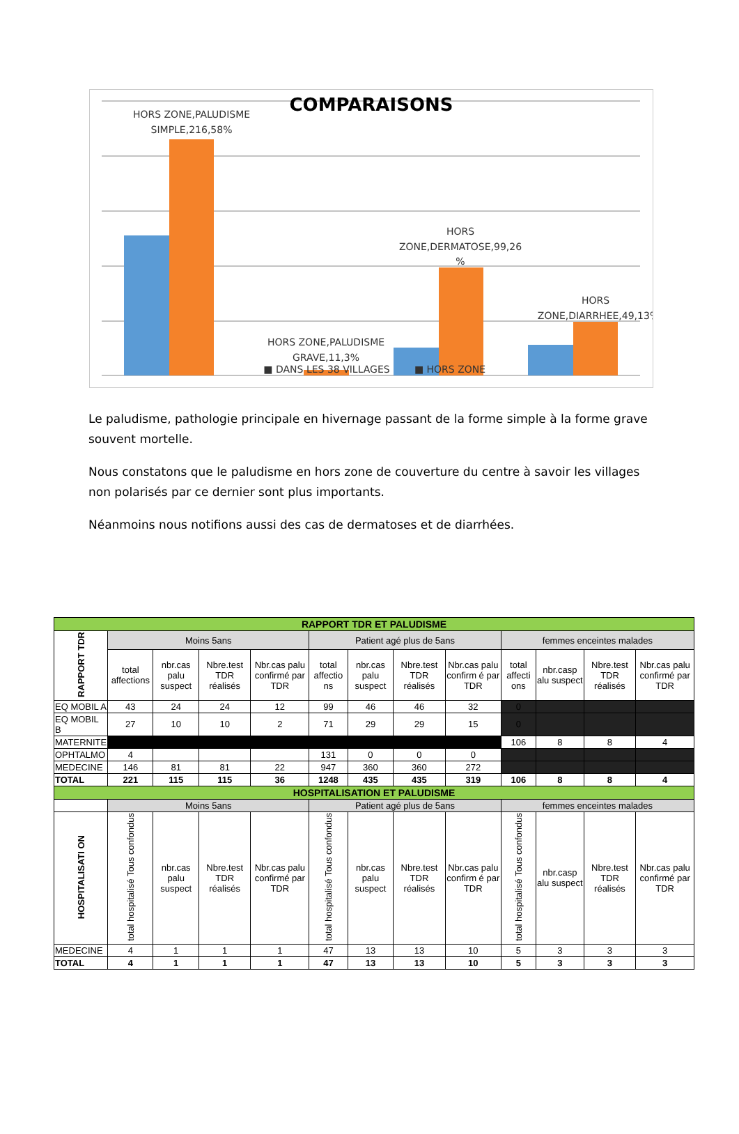COMPARAISONS
HORS ZONE,PALUDISME
SIMPLE,216,58%
HORS
ZONE,DERMATOSE,99,26
%
HORS
ZONE,DIARRHEE,49,13%
HORS ZONE,PALUDISME
GRAVE,11,3%
■ DANS LES 38 VILLAGES
■ HORS ZONE
Le paludisme, pathologie principale en hivernage passant de la forme simple à la forme grave souvent mortelle.
Nous constatons que le paludisme en hors zone de couverture du centre à savoir les villages non polarisés par ce dernier sont plus importants.
Néanmoins nous notifions aussi des cas de dermatoses et de diarrhées.
| RAPPORT TDR ET PALUDISME | | | | | | | | | | | | |
| RAPPORT TDR | Moins 5ans | | | | Patient agé plus de 5ans | | | | femmes enceintes malades | | | |
| | total affections | nbr.cas palu suspect | Nbre.test TDR réalisés | Nbr.cas palu confirmé par TDR | total affectio ns | nbr.cas palu suspect | Nbre.test TDR réalisés | Nbr.cas palu confirm é par TDR | total affecti ons | nbr.casp alu suspect | Nbre.test TDR réalisés | Nbr.cas palu confirmé par TDR |
| EQ MOBIL A | 43 | 24 | 24 | 12 | 99 | 46 | 46 | 32 | 0 | | | |
| EQ MOBIL B | 27 | 10 | 10 | 2 | 71 | 29 | 29 | 15 | 0 | | | |
| MATERNITE | | | | | | | | | 106 | 8 | 8 | 4 |
| OPHTALMO | 4 | | | | 131 | 0 | 0 | 0 | | | | |
| MEDECINE | 146 | 81 | 81 | 22 | 947 | 360 | 360 | 272 | | | | |
| TOTAL | 221 | 115 | 115 | 36 | 1248 | 435 | 435 | 319 | 106 | 8 | 8 | 4 |
| HOSPITALISATION ET PALUDISME | | | | | | | | | | | | |
| | Moins 5ans | | | | Patient agé plus de 5ans | | | | femmes enceintes malades | | | |
| HOSPITALISATI ON | total hospitalisé Tous confondus | nbr.cas palu suspect | Nbre.test TDR réalisés | Nbr.cas palu confirmé par TDR | total hospitalisé Tous confondus | nbr.cas palu suspect | Nbre.test TDR réalisés | Nbr.cas palu confirm é par TDR | total hospitalisé Tous confondus | nbr.casp alu suspect | Nbre.test TDR réalisés | Nbr.cas palu confirmé par TDR |
| MEDECINE | 4 | 1 | 1 | 1 | 47 | 13 | 13 | 10 | 5 | 3 | 3 | 3 |
| TOTAL | 4 | 1 | 1 | 1 | 47 | 13 | 13 | 10 | 5 | 3 | 3 | 3 |